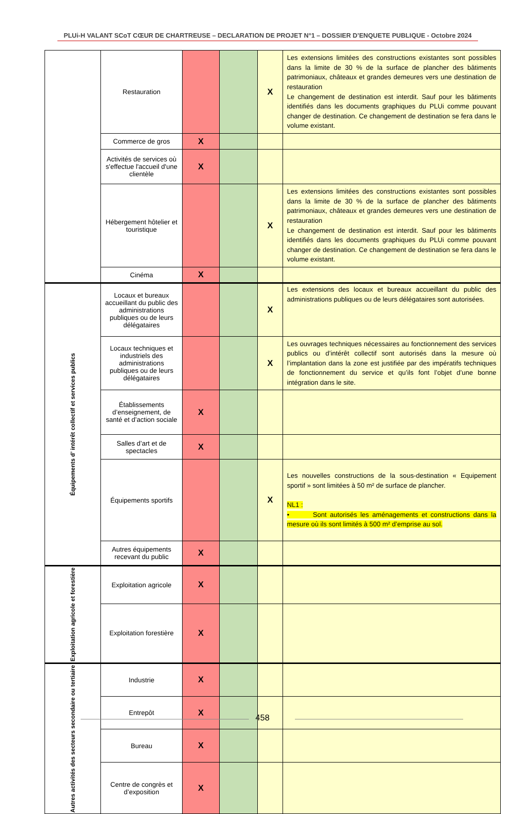PLUi-H VALANT SCoT CŒUR DE CHARTREUSE – DECLARATION DE PROJET N°1 – DOSSIER D’ENQUETE PUBLIQUE - Octobre 2024
| | Restauration | | | X | Les extensions limitées des constructions existantes sont possibles dans la limite de 30 % de la surface de plancher des bâtiments patrimoniaux, châteaux et grandes demeures vers une destination de restauration Le changement de destination est interdit. Sauf pour les bâtiments identifiés dans les documents graphiques du PLUi comme pouvant changer de destination. Ce changement de destination se fera dans le volume existant. |
| | Commerce de gros | X | | | |
| | Activités de services où s'effectue l'accueil d'une clientèle | X | | | |
| | Hébergement hôtelier et touristique | | | X | Les extensions limitées des constructions existantes sont possibles dans la limite de 30 % de la surface de plancher des bâtiments patrimoniaux, châteaux et grandes demeures vers une destination de restauration Le changement de destination est interdit. Sauf pour les bâtiments identifiés dans les documents graphiques du PLUi comme pouvant changer de destination. Ce changement de destination se fera dans le volume existant. |
| | Cinéma | X | | | |
| Équipements d’ intérêt collectif et services publics | Locaux et bureaux accueillant du public des administrations publiques ou de leurs délégataires | | | X | Les extensions des locaux et bureaux accueillant du public des administrations publiques ou de leurs délégataires sont autorisées. |
| | Locaux techniques et industriels des administrations publiques ou de leurs délégataires | | | X | Les ouvrages techniques nécessaires au fonctionnement des services publics ou d’intérêt collectif sont autorisés dans la mesure où l’implantation dans la zone est justifiée par des impératifs techniques de fonctionnement du service et qu’ils font l’objet d’une bonne intégration dans le site. |
| | Établissements d’enseignement, de santé et d’action sociale | X | | | |
| | Salles d’art et de spectacles | X | | | |
| | Équipements sportifs | | | X | Les nouvelles constructions de la sous-destination « Equipement sportif » sont limitées à 50 m² de surface de plancher. NL1 : • Sont autorisés les aménagements et constructions dans la mesure où ils sont limités à 500 m² d’emprise au sol. |
| | Autres équipements recevant du public | X | | | |
| Exploitation agricole et forestière | Exploitation agricole | X | | | |
| | Exploitation forestière | X | | | |
| Autres activités des secteurs secondaire ou tertiaire | Industrie | X | | | |
| | Entrepôt | X | | | |
| | Bureau | X | | | |
| | Centre de congrès et d’exposition | X | | | |
458